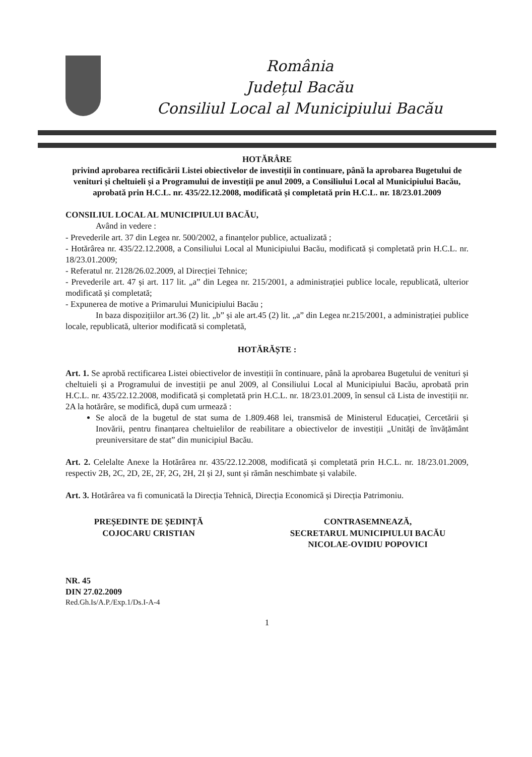România
Județul Bacău
Consiliul Local al Municipiului Bacău
HOTĂRÂRE
privind aprobarea rectificării Listei obiectivelor de investiții în continuare, până la aprobarea Bugetului de venituri și cheltuieli și a Programului de investiții pe anul 2009, a Consiliului Local al Municipiului Bacău, aprobată prin H.C.L. nr. 435/22.12.2008, modificată și completată prin H.C.L. nr. 18/23.01.2009
CONSILIUL LOCAL AL MUNICIPIULUI BACĂU,
Având in vedere :
- Prevederile art. 37 din Legea nr. 500/2002, a finanțelor publice, actualizată ;
- Hotărârea nr. 435/22.12.2008, a Consiliului Local al Municipiului Bacău, modificată și completată prin H.C.L. nr. 18/23.01.2009;
- Referatul nr. 2128/26.02.2009, al Direcției Tehnice;
- Prevederile art. 47 și art. 117 lit. „a” din Legea nr. 215/2001, a administrației publice locale, republicată, ulterior modificată și completată;
- Expunerea de motive a Primarului Municipiului Bacău ;
In baza dispozițiilor art.36 (2) lit. „b” și ale art.45 (2) lit. „a” din Legea nr.215/2001, a administrației publice locale, republicată, ulterior modificată si completată,
HOTĂRĂȘTE :
Art. 1. Se aprobă rectificarea Listei obiectivelor de investiții în continuare, până la aprobarea Bugetului de venituri și cheltuieli și a Programului de investiții pe anul 2009, al Consiliului Local al Municipiului Bacău, aprobată prin H.C.L. nr. 435/22.12.2008, modificată și completată prin H.C.L. nr. 18/23.01.2009, în sensul că Lista de investiții nr. 2A la hotărâre, se modifică, după cum urmează :
Se alocă de la bugetul de stat suma de 1.809.468 lei, transmisă de Ministerul Educației, Cercetării și Inovării, pentru finanțarea cheltuielilor de reabilitare a obiectivelor de investiții „Unități de învățământ preuniversitare de stat” din municipiul Bacău.
Art. 2. Celelalte Anexe la Hotărârea nr. 435/22.12.2008, modificată și completată prin H.C.L. nr. 18/23.01.2009, respectiv 2B, 2C, 2D, 2E, 2F, 2G, 2H, 2I și 2J, sunt și rămân neschimbate și valabile.
Art. 3. Hotărârea va fi comunicată la Direcția Tehnică, Direcția Economică și Direcția Patrimoniu.
PREȘEDINTE DE ȘEDINȚĂ
COJOCARU CRISTIAN
CONTRASEMNEAZĂ,
SECRETARUL MUNICIPIULUI BACĂU
NICOLAE-OVIDIU POPOVICI
NR. 45
DIN 27.02.2009
Red.Gh.Is/A.P./Exp.1/Ds.I-A-4
1